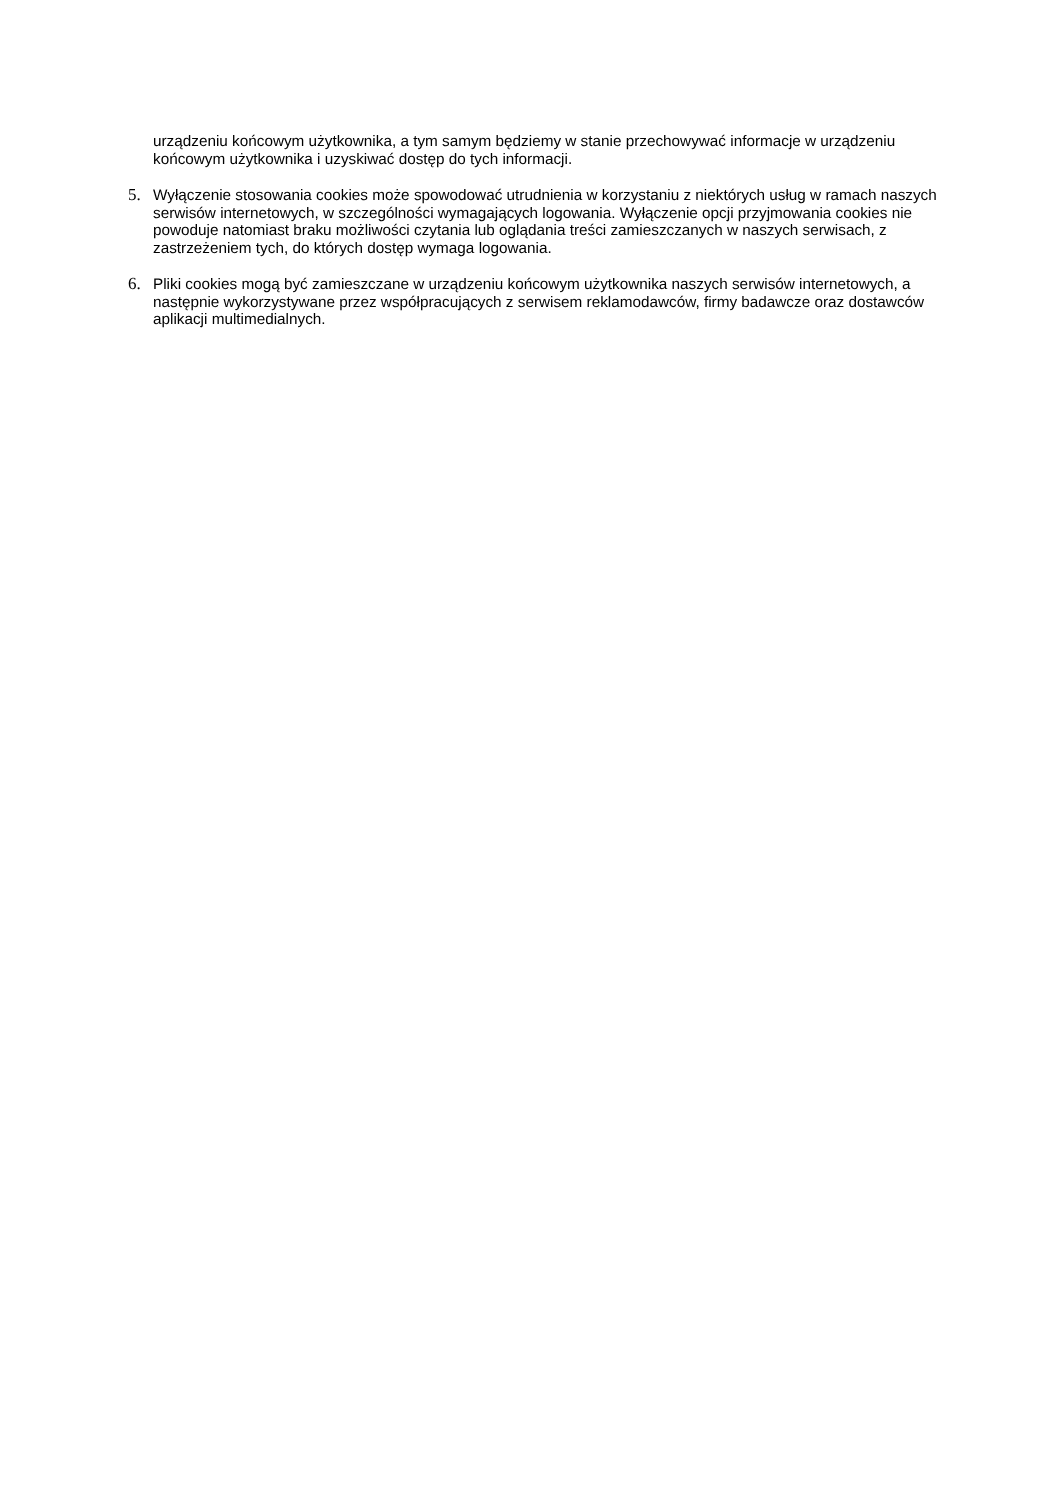urządzeniu końcowym użytkownika, a tym samym będziemy w stanie przechowywać informacje w urządzeniu końcowym użytkownika i uzyskiwać dostęp do tych informacji.
5. Wyłączenie stosowania cookies może spowodować utrudnienia w korzystaniu z niektórych usług w ramach naszych serwisów internetowych, w szczególności wymagających logowania. Wyłączenie opcji przyjmowania cookies nie powoduje natomiast braku możliwości czytania lub oglądania treści zamieszczanych w naszych serwisach, z zastrzeżeniem tych, do których dostęp wymaga logowania.
6. Pliki cookies mogą być zamieszczane w urządzeniu końcowym użytkownika naszych serwisów internetowych, a następnie wykorzystywane przez współpracujących z serwisem reklamodawców, firmy badawcze oraz dostawców aplikacji multimedialnych.